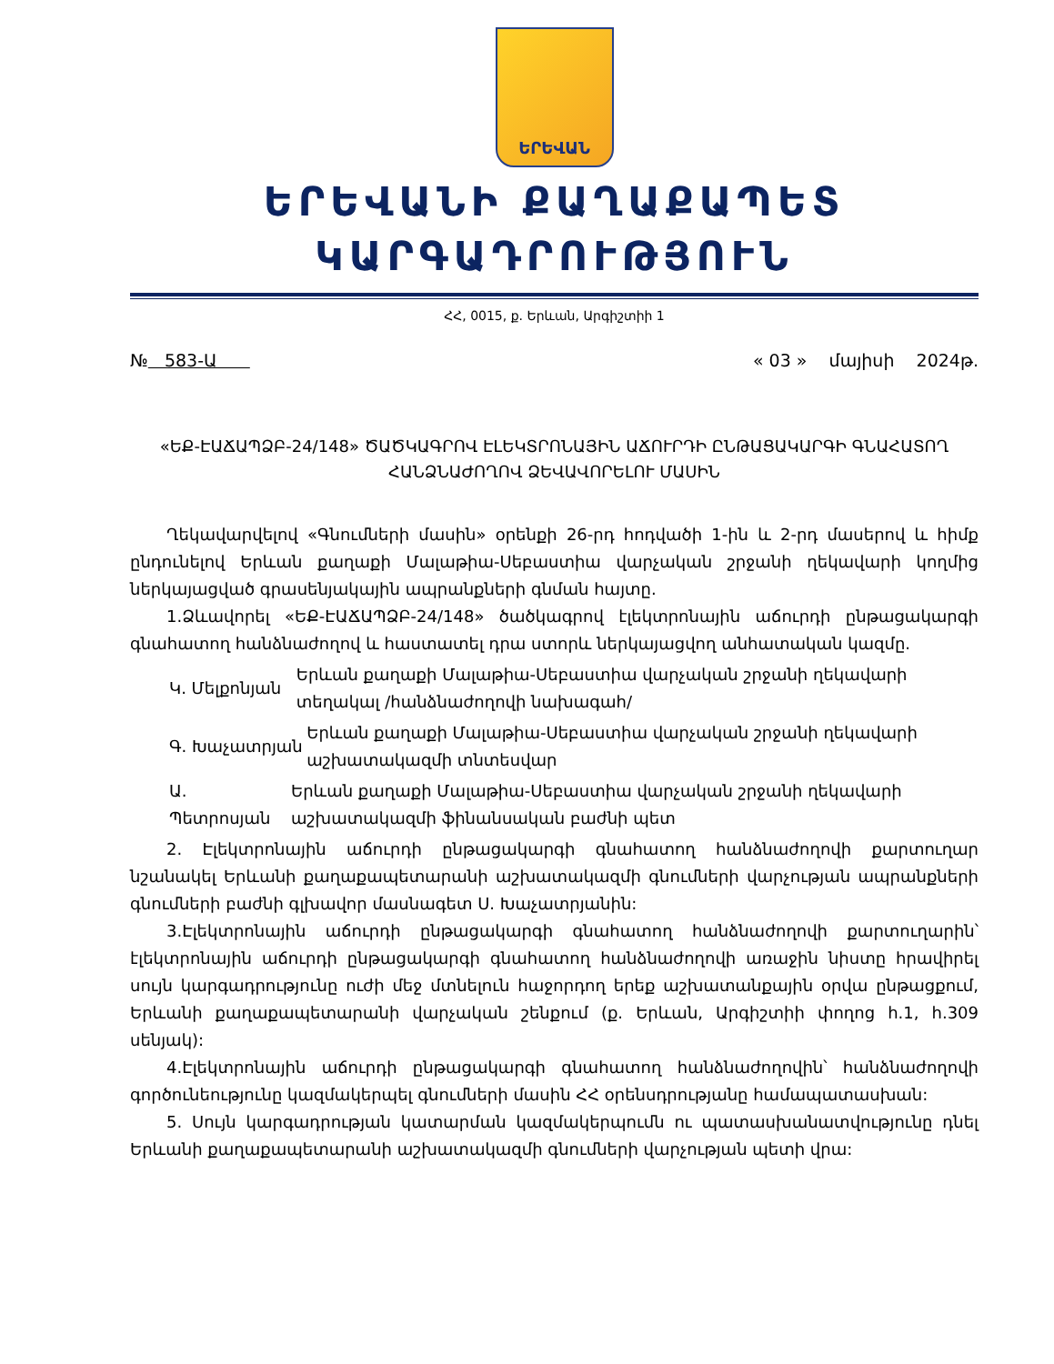ԵՐԵՎԱՆ
ԵՐԵՎԱՆԻ ՔԱՂԱՔԱՊԵՏ
ԿԱՐԳԱԴՐՈՒԹՅՈՒՆ
ՀՀ, 0015, ք. Երևան, Արգիշտիի 1
№ 583-Ա « 03 » մայիսի 2024թ.
«ԵՔ-ԷԱՃԱՊՁԲ-24/148» ԾԱԾԿԱԳՐՈՎ ԷԼԵԿՏՐՈՆԱՅԻՆ ԱՃՈՒՐԴԻ ԸՆԹԱՑԱԿԱՐԳԻ ԳՆԱՀԱՏՈՂ ՀԱՆՁՆԱԺՈՂՈՎ ՁԵՎԱՎՈՐԵԼՈՒ ՄԱՍԻՆ
Ղեկավարվելով «Գնումների մասին» օրենքի 26-րդ հոդվածի 1-ին և 2-րդ մասերով և հիմք ընդունելով Երևան քաղաքի Մալաթիա-Սեբաստիա վարչական շրջանի ղեկավարի կողմից ներկայացված գրասենյակային ապրանքների գնման հայտը.
1.Ձևավորել «ԵՔ-ԷԱՃԱՊՁԲ-24/148» ծածկագրով էլեկտրոնային աճուրդի ընթացակարգի գնահատող հանձնաժողով և հաստատել դրա ստորև ներկայացվող անհատական կազմը.
Կ. Մելքոնյան Երևան քաղաքի Մալաթիա-Սեբաստիա վարչական շրջանի ղեկավարի տեղակալ /հանձնաժողովի նախագահ/
Գ. Խաչատրյան Երևան քաղաքի Մալաթիա-Սեբաստիա վարչական շրջանի ղեկավարի աշխատակազմի տնտեսվար
Ա. Պետրոսյան Երևան քաղաքի Մալաթիա-Սեբաստիա վարչական շրջանի ղեկավարի աշխատակազմի ֆինանսական բաժնի պետ
2. Էլեկտրոնային աճուրդի ընթացակարգի գնահատող հանձնաժողովի քարտուղար նշանակել Երևանի քաղաքապետարանի աշխատակազմի գնումների վարչության ապրանքների գնումների բաժնի գլխավոր մասնագետ Ս. Խաչատրյանին:
3.Էլեկտրոնային աճուրդի ընթացակարգի գնահատող հանձնաժողովի քարտուղարին՝ էլեկտրոնային աճուրդի ընթացակարգի գնահատող հանձնաժողովի առաջին նիստը հրավիրել սույն կարգադրությունը ուժի մեջ մտնելուն հաջորդող երեք աշխատանքային օրվա ընթացքում, Երևանի քաղաքապետարանի վարչական շենքում (ք. Երևան, Արգիշտիի փողոց h.1, h.309 սենյակ):
4.Էլեկտրոնային աճուրդի ընթացակարգի գնահատող հանձնաժողովին՝ հանձնաժողովի գործունեությունը կազմակերպել գնումների մասին ՀՀ օրենսդրությանը համապատասխան:
5. Սույն կարգադրության կատարման կազմակերպումն ու պատասխանատվությունը դնել Երևանի քաղաքապետարանի աշխատակազմի գնումների վարչության պետի վրա: